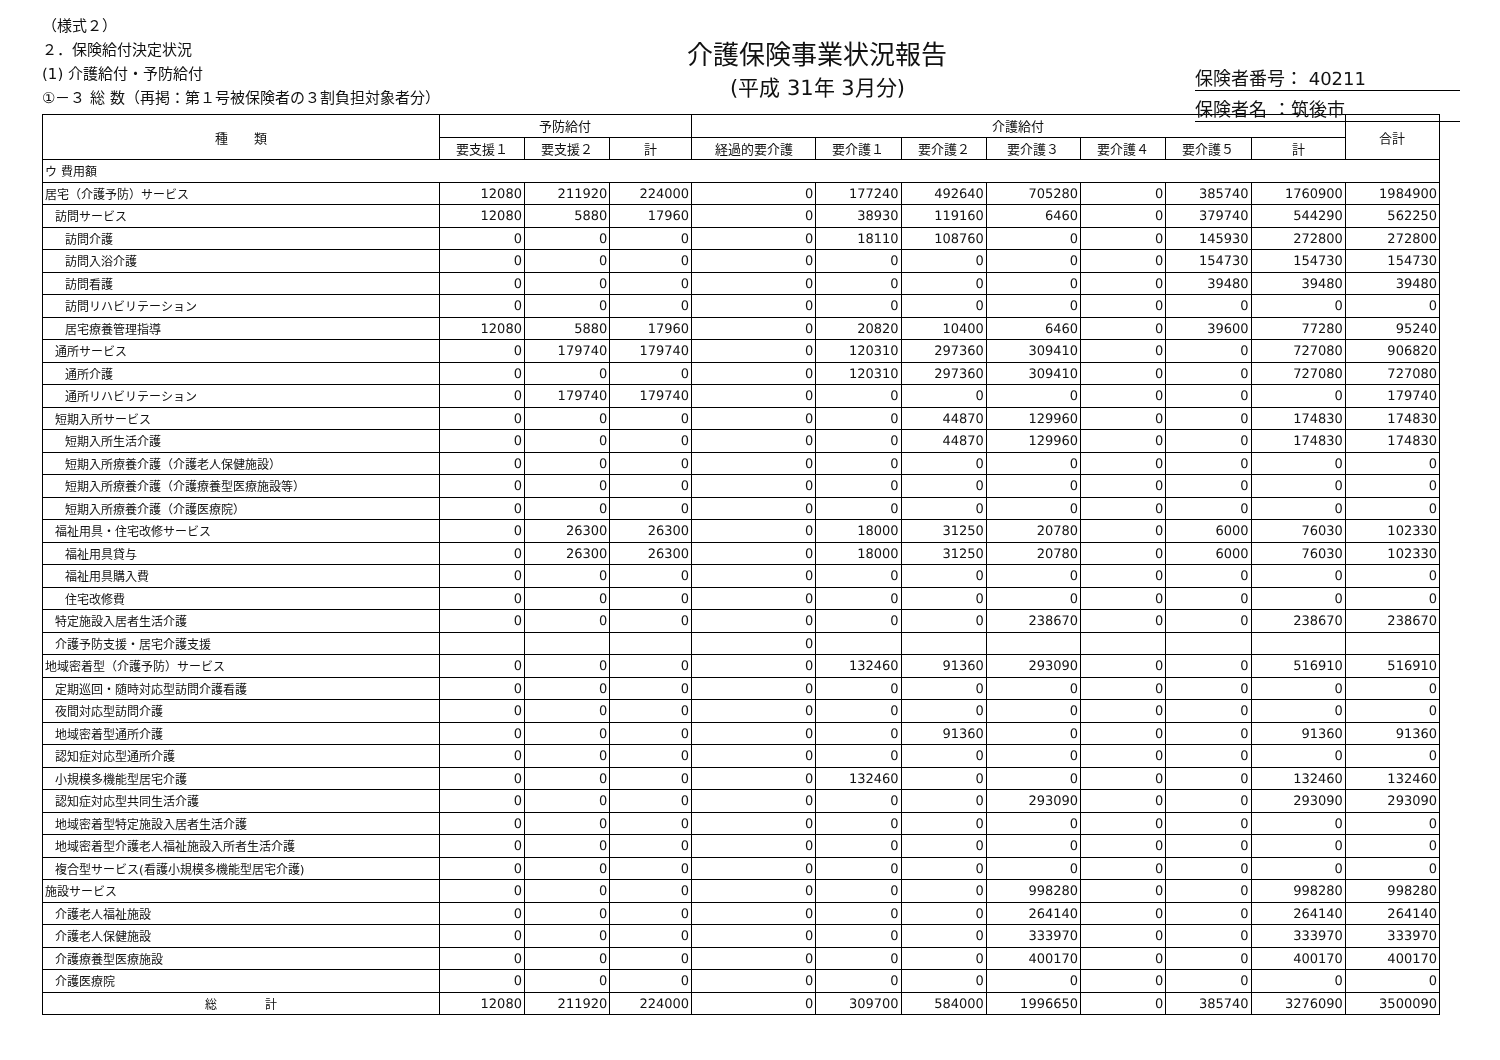（様式２）
２．保険給付決定状況
(1) 介護給付・予防給付
①－３ 総 数（再掲：第１号被保険者の３割負担対象者分）
介護保険事業状況報告
(平成 31年 3月分)
保険者番号： 40211
保険者名 ：筑後市
| 種 類 | 予防給付 | | | 介護給付 | | | | | | | 合計 |
| --- | --- | --- | --- | --- | --- | --- | --- | --- | --- | --- | --- |
| | 要支援１ | 要支援２ | 計 | 経過的要介護 | 要介護１ | 要介護２ | 要介護３ | 要介護４ | 要介護５ | 計 | |
| ウ 費用額 | | | | | | | | | | | |
| 居宅（介護予防）サービス | 12080 | 211920 | 224000 | 0 | 177240 | 492640 | 705280 | 0 | 385740 | 1760900 | 1984900 |
| 訪問サービス | 12080 | 5880 | 17960 | 0 | 38930 | 119160 | 6460 | 0 | 379740 | 544290 | 562250 |
| 訪問介護 | 0 | 0 | 0 | 0 | 18110 | 108760 | 0 | 0 | 145930 | 272800 | 272800 |
| 訪問入浴介護 | 0 | 0 | 0 | 0 | 0 | 0 | 0 | 0 | 154730 | 154730 | 154730 |
| 訪問看護 | 0 | 0 | 0 | 0 | 0 | 0 | 0 | 0 | 39480 | 39480 | 39480 |
| 訪問リハビリテーション | 0 | 0 | 0 | 0 | 0 | 0 | 0 | 0 | 0 | 0 | 0 |
| 居宅療養管理指導 | 12080 | 5880 | 17960 | 0 | 20820 | 10400 | 6460 | 0 | 39600 | 77280 | 95240 |
| 通所サービス | 0 | 179740 | 179740 | 0 | 120310 | 297360 | 309410 | 0 | 0 | 727080 | 906820 |
| 通所介護 | 0 | 0 | 0 | 0 | 120310 | 297360 | 309410 | 0 | 0 | 727080 | 727080 |
| 通所リハビリテーション | 0 | 179740 | 179740 | 0 | 0 | 0 | 0 | 0 | 0 | 0 | 179740 |
| 短期入所サービス | 0 | 0 | 0 | 0 | 0 | 44870 | 129960 | 0 | 0 | 174830 | 174830 |
| 短期入所生活介護 | 0 | 0 | 0 | 0 | 0 | 44870 | 129960 | 0 | 0 | 174830 | 174830 |
| 短期入所療養介護（介護老人保健施設） | 0 | 0 | 0 | 0 | 0 | 0 | 0 | 0 | 0 | 0 | 0 |
| 短期入所療養介護（介護療養型医療施設等） | 0 | 0 | 0 | 0 | 0 | 0 | 0 | 0 | 0 | 0 | 0 |
| 短期入所療養介護（介護医療院） | 0 | 0 | 0 | 0 | 0 | 0 | 0 | 0 | 0 | 0 | 0 |
| 福祉用具・住宅改修サービス | 0 | 26300 | 26300 | 0 | 18000 | 31250 | 20780 | 0 | 6000 | 76030 | 102330 |
| 福祉用具貸与 | 0 | 26300 | 26300 | 0 | 18000 | 31250 | 20780 | 0 | 6000 | 76030 | 102330 |
| 福祉用具購入費 | 0 | 0 | 0 | 0 | 0 | 0 | 0 | 0 | 0 | 0 | 0 |
| 住宅改修費 | 0 | 0 | 0 | 0 | 0 | 0 | 0 | 0 | 0 | 0 | 0 |
| 特定施設入居者生活介護 | 0 | 0 | 0 | 0 | 0 | 0 | 238670 | 0 | 0 | 238670 | 238670 |
| 介護予防支援・居宅介護支援 | | | | 0 | | | | | | | |
| 地域密着型（介護予防）サービス | 0 | 0 | 0 | 0 | 132460 | 91360 | 293090 | 0 | 0 | 516910 | 516910 |
| 定期巡回・随時対応型訪問介護看護 | 0 | 0 | 0 | 0 | 0 | 0 | 0 | 0 | 0 | 0 | 0 |
| 夜間対応型訪問介護 | 0 | 0 | 0 | 0 | 0 | 0 | 0 | 0 | 0 | 0 | 0 |
| 地域密着型通所介護 | 0 | 0 | 0 | 0 | 0 | 91360 | 0 | 0 | 0 | 91360 | 91360 |
| 認知症対応型通所介護 | 0 | 0 | 0 | 0 | 0 | 0 | 0 | 0 | 0 | 0 | 0 |
| 小規模多機能型居宅介護 | 0 | 0 | 0 | 0 | 132460 | 0 | 0 | 0 | 0 | 132460 | 132460 |
| 認知症対応型共同生活介護 | 0 | 0 | 0 | 0 | 0 | 0 | 293090 | 0 | 0 | 293090 | 293090 |
| 地域密着型特定施設入居者生活介護 | 0 | 0 | 0 | 0 | 0 | 0 | 0 | 0 | 0 | 0 | 0 |
| 地域密着型介護老人福祉施設入所者生活介護 | 0 | 0 | 0 | 0 | 0 | 0 | 0 | 0 | 0 | 0 | 0 |
| 複合型サービス(看護小規模多機能型居宅介護) | 0 | 0 | 0 | 0 | 0 | 0 | 0 | 0 | 0 | 0 | 0 |
| 施設サービス | 0 | 0 | 0 | 0 | 0 | 0 | 998280 | 0 | 0 | 998280 | 998280 |
| 介護老人福祉施設 | 0 | 0 | 0 | 0 | 0 | 0 | 264140 | 0 | 0 | 264140 | 264140 |
| 介護老人保健施設 | 0 | 0 | 0 | 0 | 0 | 0 | 333970 | 0 | 0 | 333970 | 333970 |
| 介護療養型医療施設 | 0 | 0 | 0 | 0 | 0 | 0 | 400170 | 0 | 0 | 400170 | 400170 |
| 介護医療院 | 0 | 0 | 0 | 0 | 0 | 0 | 0 | 0 | 0 | 0 | 0 |
| 総 計 | 12080 | 211920 | 224000 | 0 | 309700 | 584000 | 1996650 | 0 | 385740 | 3276090 | 3500090 |